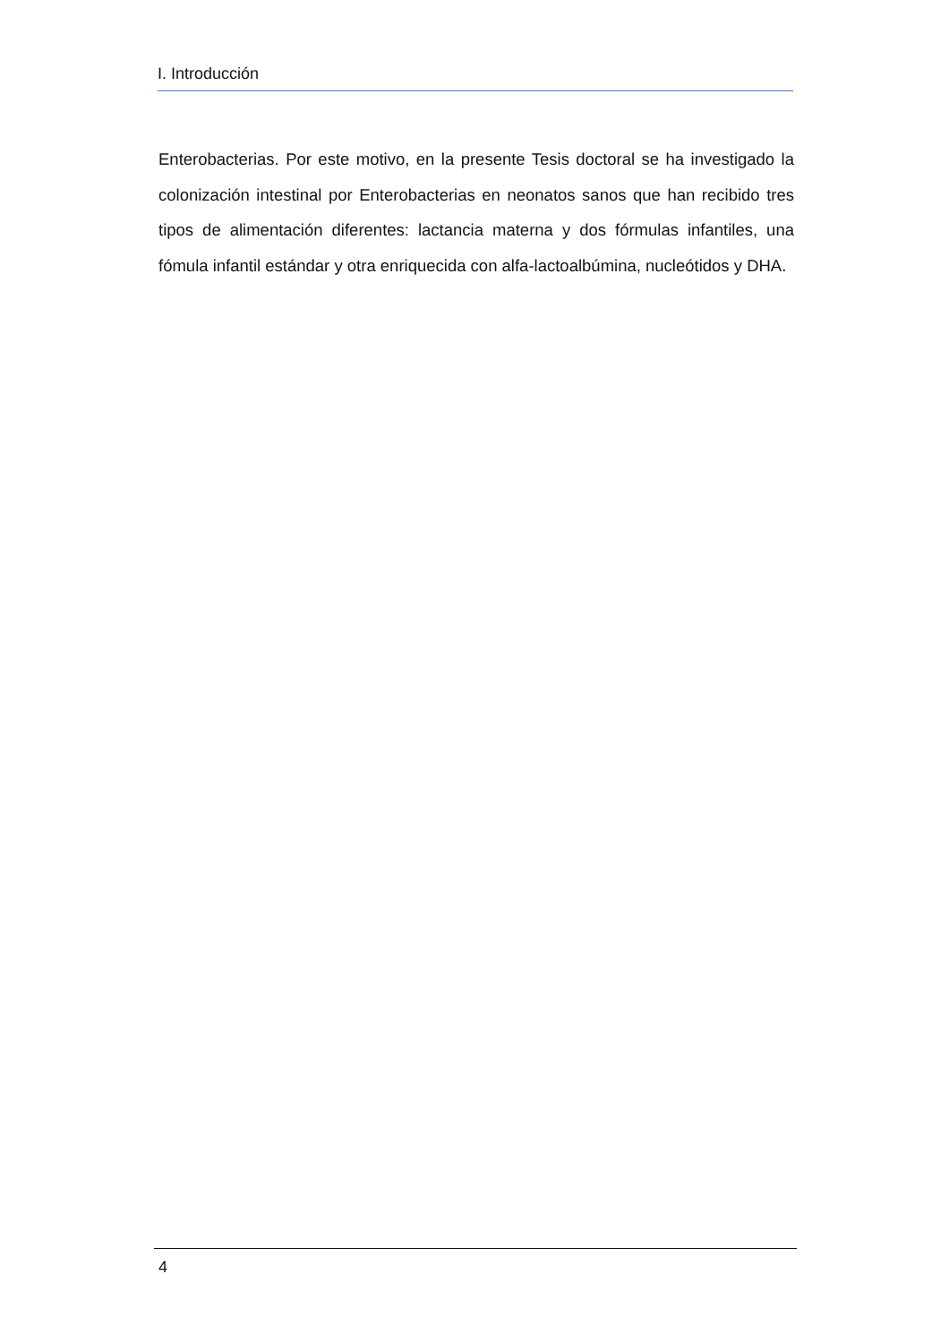I. Introducción
Enterobacterias. Por este motivo, en la presente Tesis doctoral se ha investigado la colonización intestinal por Enterobacterias en neonatos sanos que han recibido tres tipos de alimentación diferentes: lactancia materna y dos fórmulas infantiles, una fómula infantil estándar y otra enriquecida con alfa-lactoalbúmina, nucleótidos y DHA.
4